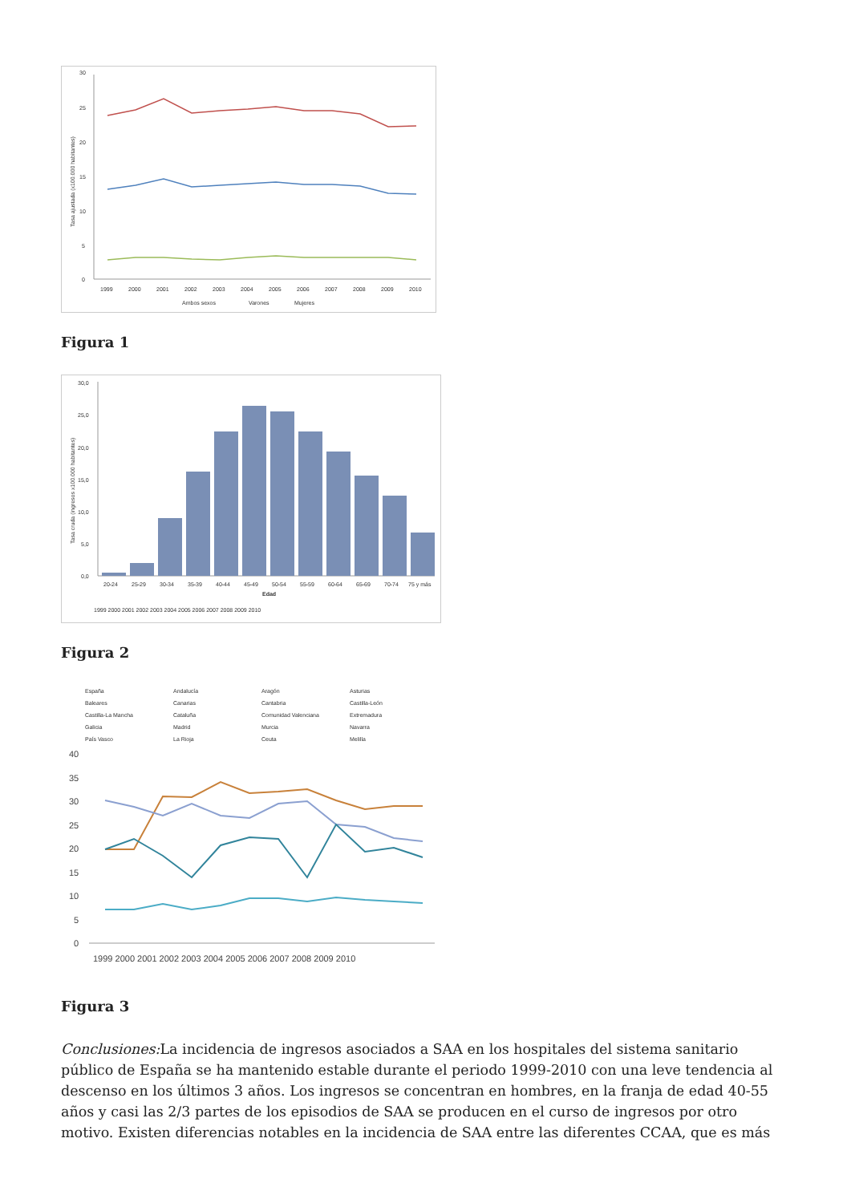30
25
20
15
10
5
0
1999
2000
2001
2002
2003
2004
2005
2006
2007
2008
2009
2010
Ambos sexos
Varones
Mujeres
Tasa ajustada (x100.000 habitantes)
Figura 1
30,0
25,0
20,0
15,0
10,0
5,0
0,0
20-24
25-29
30-34
35-39
40-44
45-49
50-54
55-59
60-64
65-69
70-74
75 y más
Edad
1999 2000 2001 2002 2003 2004 2005 2006 2007 2008 2009 2010
Tasa cruda (ingresos x100.000 habitantes)
Figura 2
España
Andalucía
Aragón
Asturias
Baleares
Canarias
Cantabria
Castilla-León
Castilla-La Mancha
Cataluña
Comunidad Valenciana
Extremadura
Galicia
Madrid
Murcia
Navarra
País Vasco
La Rioja
Ceuta
Melilla
40
35
30
25
20
15
10
5
0
1999 2000 2001 2002 2003 2004 2005 2006 2007 2008 2009 2010
Figura 3
Conclusiones: La incidencia de ingresos asociados a SAA en los hospitales del sistema sanitario público de España se ha mantenido estable durante el periodo 1999-2010 con una leve tendencia al descenso en los últimos 3 años. Los ingresos se concentran en hombres, en la franja de edad 40-55 años y casi las 2/3 partes de los episodios de SAA se producen en el curso de ingresos por otro motivo. Existen diferencias notables en la incidencia de SAA entre las diferentes CCAA, que es más